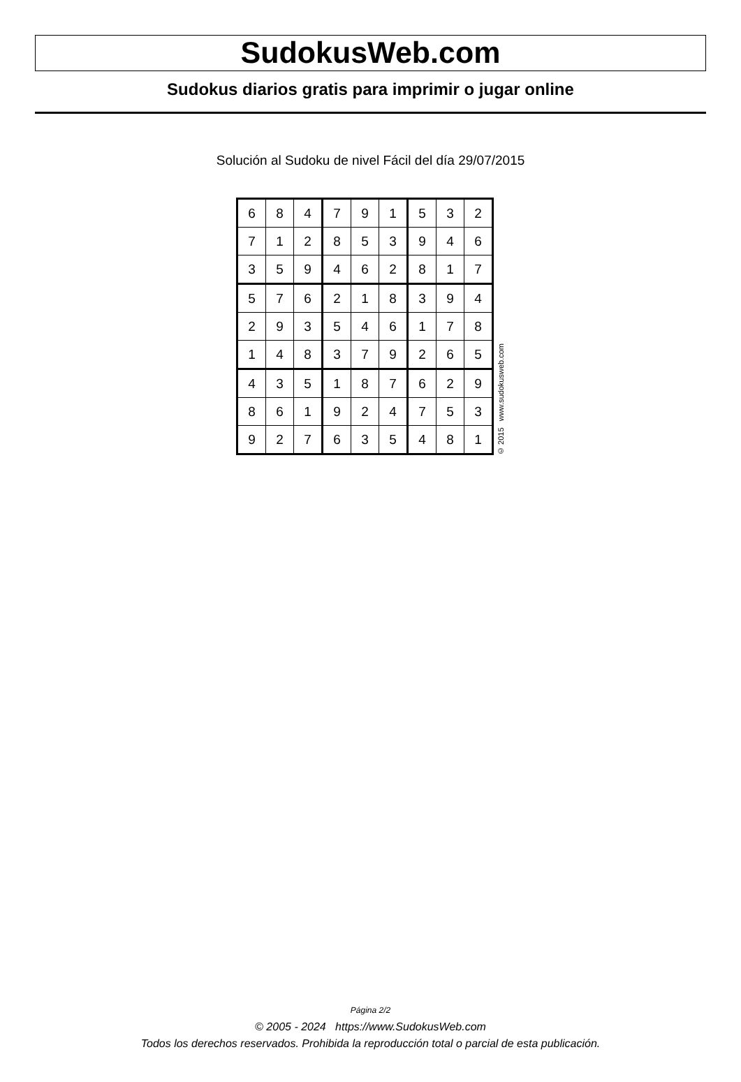SudokusWeb.com
Sudokus diarios gratis para imprimir o jugar online
Solución al Sudoku de nivel Fácil del día 29/07/2015
| 6 | 8 | 4 | 7 | 9 | 1 | 5 | 3 | 2 |
| 7 | 1 | 2 | 8 | 5 | 3 | 9 | 4 | 6 |
| 3 | 5 | 9 | 4 | 6 | 2 | 8 | 1 | 7 |
| 5 | 7 | 6 | 2 | 1 | 8 | 3 | 9 | 4 |
| 2 | 9 | 3 | 5 | 4 | 6 | 1 | 7 | 8 |
| 1 | 4 | 8 | 3 | 7 | 9 | 2 | 6 | 5 |
| 4 | 3 | 5 | 1 | 8 | 7 | 6 | 2 | 9 |
| 8 | 6 | 1 | 9 | 2 | 4 | 7 | 5 | 3 |
| 9 | 2 | 7 | 6 | 3 | 5 | 4 | 8 | 1 |
© 2015 www.sudokusweb.com
Página 2/2
© 2005 - 2024 https://www.SudokusWeb.com
Todos los derechos reservados. Prohibida la reproducción total o parcial de esta publicación.